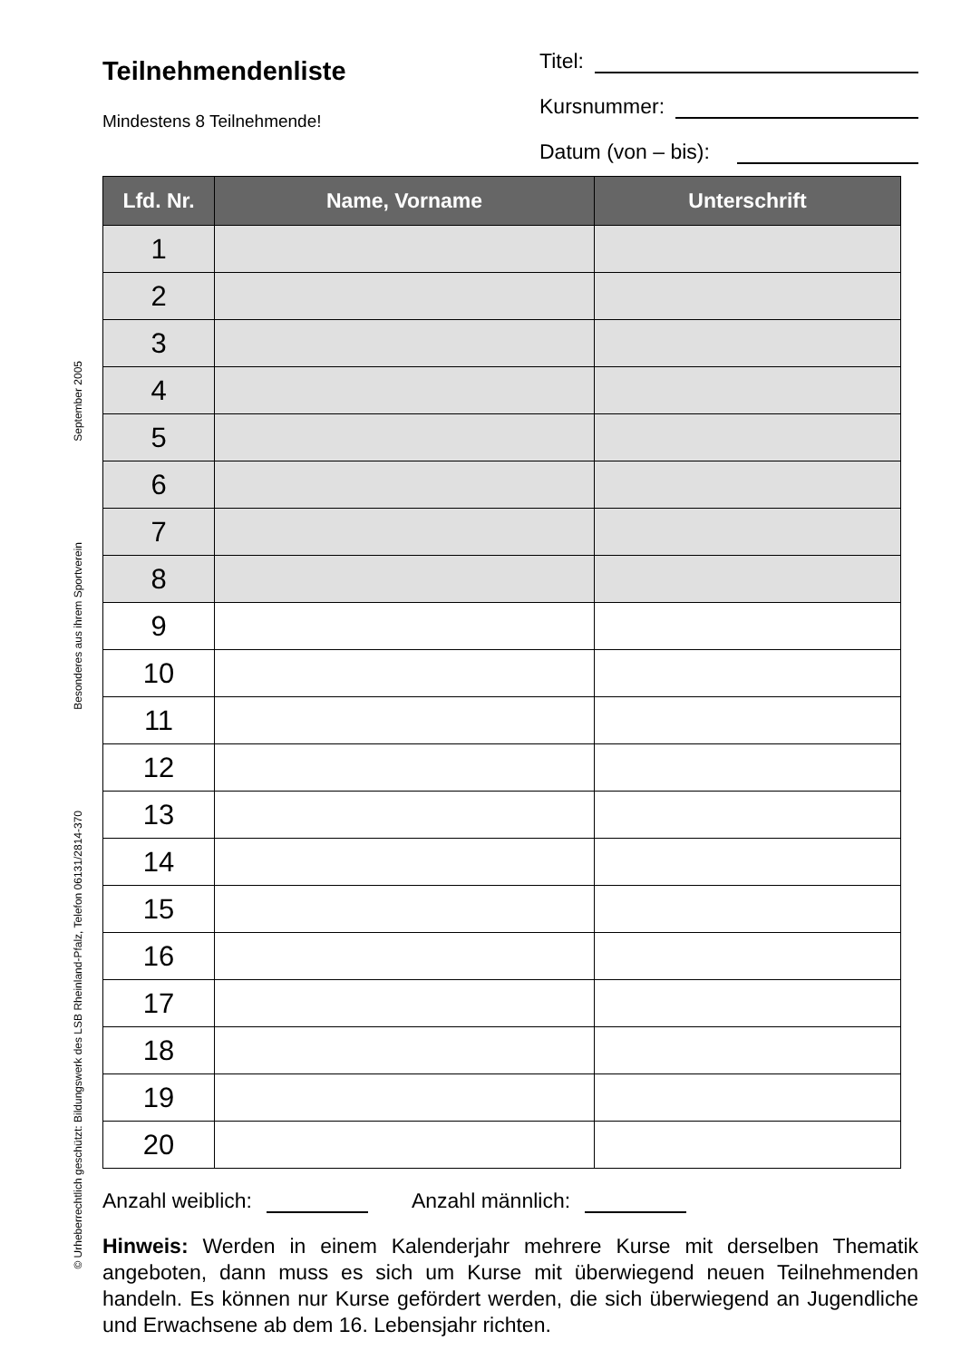© Urheberrechtlich geschützt: Bildungswerk des LSB Rheinland-Pfalz, Telefon 06131/2814-370 Besonderes aus ihrem Sportverein September 2005
Teilnehmendenliste
Mindestens 8 Teilnehmende!
Titel:
Kursnummer:
Datum (von – bis):
| Lfd. Nr. | Name, Vorname | Unterschrift |
| --- | --- | --- |
| 1 | | |
| 2 | | |
| 3 | | |
| 4 | | |
| 5 | | |
| 6 | | |
| 7 | | |
| 8 | | |
| 9 | | |
| 10 | | |
| 11 | | |
| 12 | | |
| 13 | | |
| 14 | | |
| 15 | | |
| 16 | | |
| 17 | | |
| 18 | | |
| 19 | | |
| 20 | | |
Anzahl weiblich: Anzahl männlich:
Hinweis: Werden in einem Kalenderjahr mehrere Kurse mit derselben Thematik angeboten, dann muss es sich um Kurse mit überwiegend neuen Teilnehmenden handeln. Es können nur Kurse gefördert werden, die sich überwiegend an Jugendliche und Erwachsene ab dem 16. Lebensjahr richten.